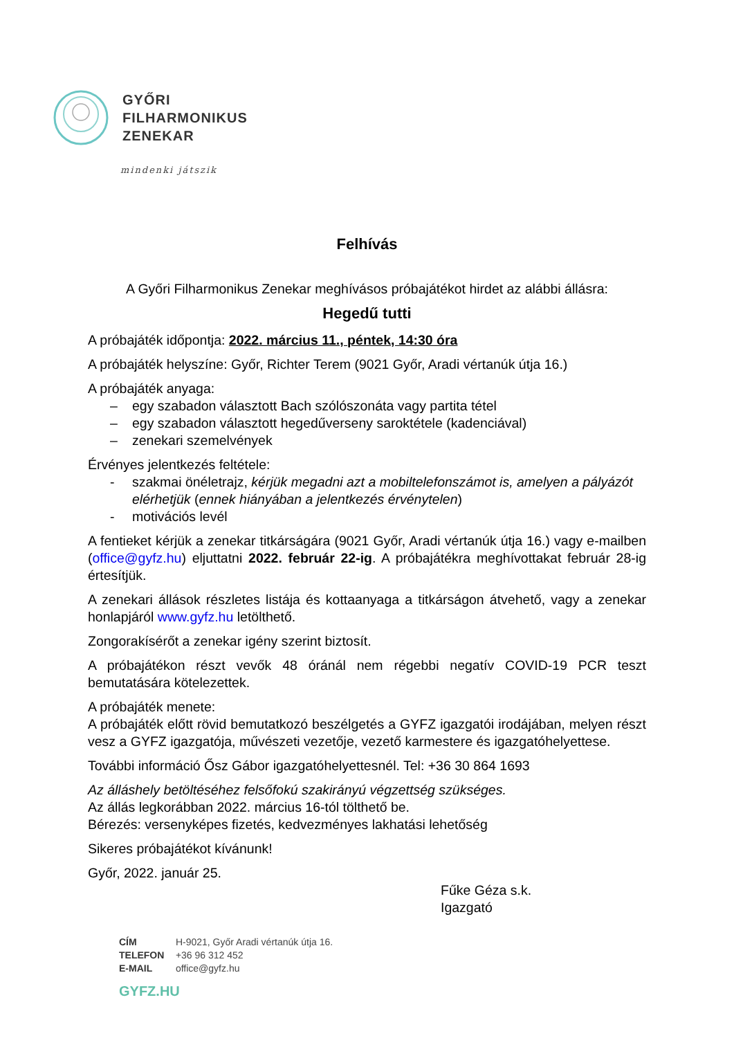GYŐRI
FILHARMONIKUS
ZENEKAR
mindenki játszik
Felhívás
A Győri Filharmonikus Zenekar meghívásos próbajátékot hirdet az alábbi állásra:
Hegedű tutti
A próbajáték időpontja: 2022. március 11., péntek, 14:30 óra
A próbajáték helyszíne: Győr, Richter Terem (9021 Győr, Aradi vértanúk útja 16.)
A próbajáték anyaga:
– egy szabadon választott Bach szólószonáta vagy partita tétel
– egy szabadon választott hegedűverseny saroktétele (kadenciával)
– zenekari szemelvények
Érvényes jelentkezés feltétele:
- szakmai önéletrajz, kérjük megadni azt a mobiltelefonszámot is, amelyen a pályázót elérhetjük (ennek hiányában a jelentkezés érvénytelen)
- motivációs levél
A fentieket kérjük a zenekar titkárságára (9021 Győr, Aradi vértanúk útja 16.) vagy e-mailben (office@gyfz.hu) eljuttatni 2022. február 22-ig. A próbajátékra meghívottakat február 28-ig értesítjük.
A zenekari állások részletes listája és kottaanyaga a titkárságon átvehető, vagy a zenekar honlapjáról www.gyfz.hu letölthető.
Zongorakísérőt a zenekar igény szerint biztosít.
A próbajátékon részt vevők 48 óránál nem régebbi negatív COVID-19 PCR teszt bemutatására kötelezettek.
A próbajáték menete:
A próbajáték előtt rövid bemutatkozó beszélgetés a GYFZ igazgatói irodájában, melyen részt vesz a GYFZ igazgatója, művészeti vezetője, vezető karmestere és igazgatóhelyettese.
További információ Ősz Gábor igazgatóhelyettesnél. Tel: +36 30 864 1693
Az álláshely betöltéséhez felsőfokú szakirányú végzettség szükséges.
Az állás legkorábban 2022. március 16-tól tölthető be.
Bérezés: versenyképes fizetés, kedvezményes lakhatási lehetőség
Sikeres próbajátékot kívánunk!
Győr, 2022. január 25.
Fűke Géza s.k.
Igazgató
CÍM H-9021, Győr Aradi vértanúk útja 16.
TELEFON +36 96 312 452
E-MAIL office@gyfz.hu
GYFZ.HU